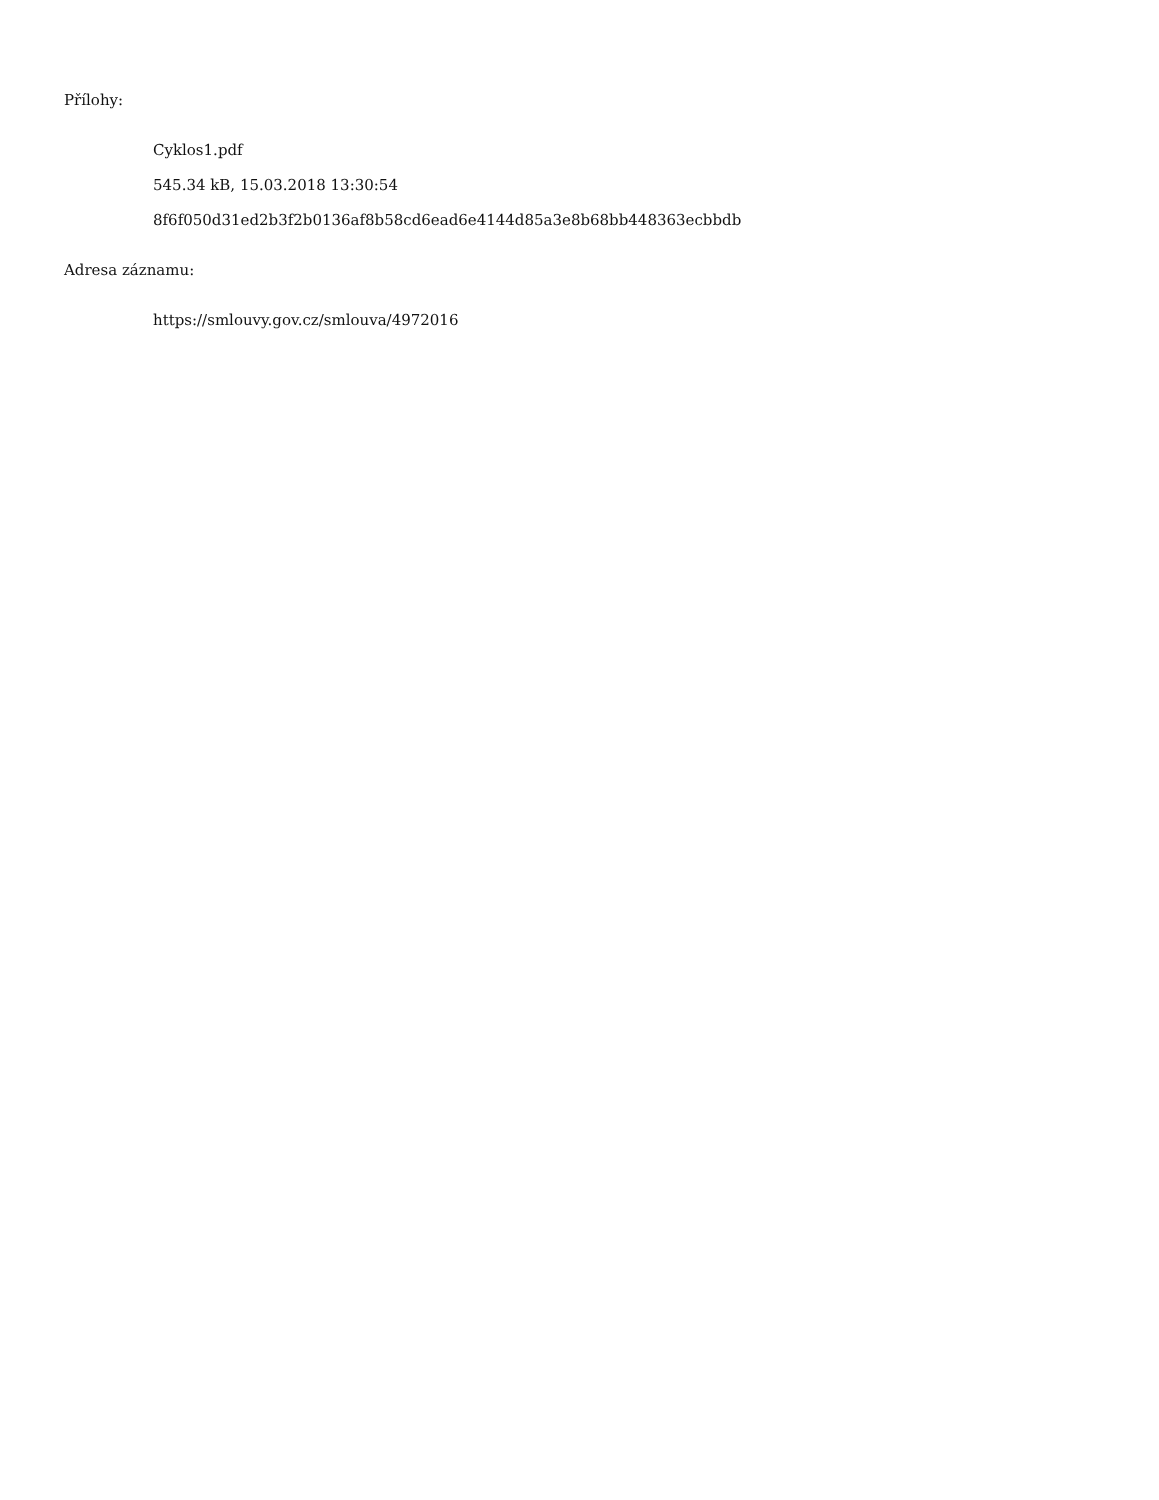Přílohy:
Cyklos1.pdf
545.34 kB, 15.03.2018 13:30:54
8f6f050d31ed2b3f2b0136af8b58cd6ead6e4144d85a3e8b68bb448363ecbbdb
Adresa záznamu:
https://smlouvy.gov.cz/smlouva/4972016